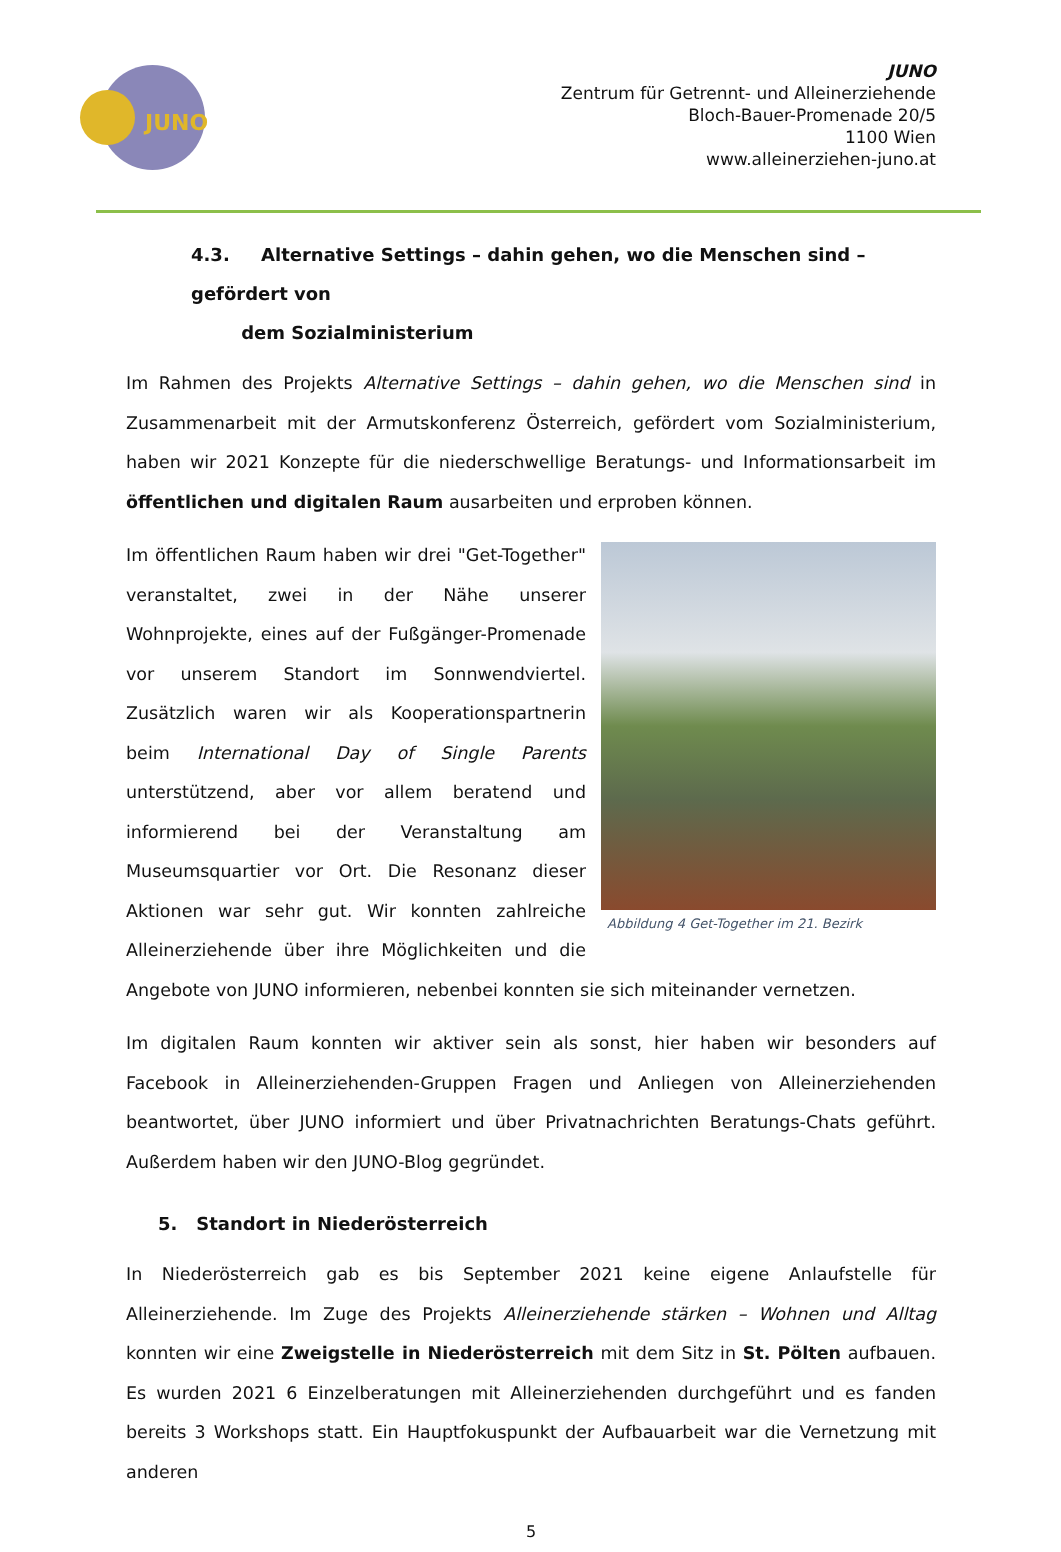JUNO
JUNO
Zentrum für Getrennt- und Alleinerziehende
Bloch-Bauer-Promenade 20/5
1100 Wien
www.alleinerziehen-juno.at
4.3. Alternative Settings – dahin gehen, wo die Menschen sind – gefördert von
dem Sozialministerium
Im Rahmen des Projekts Alternative Settings – dahin gehen, wo die Menschen sind in Zusammenarbeit mit der Armutskonferenz Österreich, gefördert vom Sozialministerium, haben wir 2021 Konzepte für die niederschwellige Beratungs- und Informationsarbeit im öffentlichen und digitalen Raum ausarbeiten und erproben können.
Abbildung 4 Get-Together im 21. Bezirk
Im öffentlichen Raum haben wir drei "Get-Together" veranstaltet, zwei in der Nähe unserer Wohnprojekte, eines auf der Fußgänger-Promenade vor unserem Standort im Sonnwendviertel. Zusätzlich waren wir als Kooperationspartnerin beim International Day of Single Parents unterstützend, aber vor allem beratend und informierend bei der Veranstaltung am Museumsquartier vor Ort. Die Resonanz dieser Aktionen war sehr gut. Wir konnten zahlreiche Alleinerziehende über ihre Möglichkeiten und die Angebote von JUNO informieren, nebenbei konnten sie sich miteinander vernetzen.
Im digitalen Raum konnten wir aktiver sein als sonst, hier haben wir besonders auf Facebook in Alleinerziehenden-Gruppen Fragen und Anliegen von Alleinerziehenden beantwortet, über JUNO informiert und über Privatnachrichten Beratungs-Chats geführt. Außerdem haben wir den JUNO-Blog gegründet.
5. Standort in Niederösterreich
In Niederösterreich gab es bis September 2021 keine eigene Anlaufstelle für Alleinerziehende. Im Zuge des Projekts Alleinerziehende stärken – Wohnen und Alltag konnten wir eine Zweigstelle in Niederösterreich mit dem Sitz in St. Pölten aufbauen. Es wurden 2021 6 Einzelberatungen mit Alleinerziehenden durchgeführt und es fanden bereits 3 Workshops statt. Ein Hauptfokuspunkt der Aufbauarbeit war die Vernetzung mit anderen
5